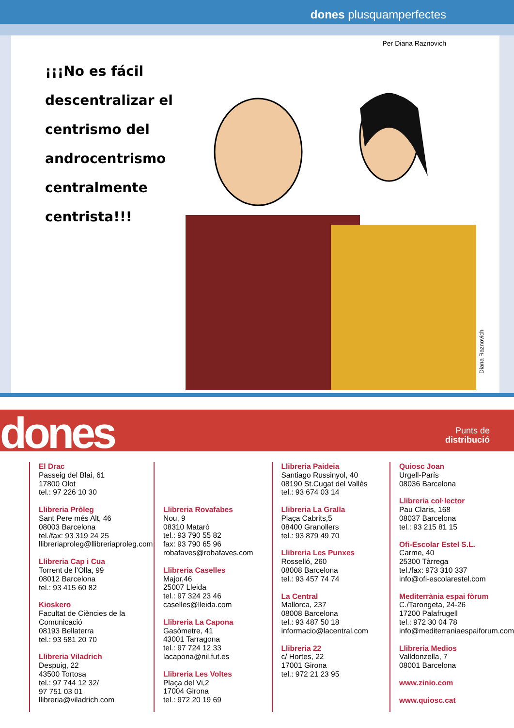dones plusquamperfectes
Per Diana Raznovich
¡¡¡No es fácil descentralizar el centrismo del androcentrismo centralmente centrista!!!
Diana Raznovich
dones
Punts de
distribució
El Drac
Passeig del Blai, 61
17800 Olot
tel.: 97 226 10 30
Llibreria Pròleg
Sant Pere més Alt, 46
08003 Barcelona
tel./fax: 93 319 24 25
llibreriaproleg@llibreriaproleg.com
Llibreria Cap i Cua
Torrent de l’Olla, 99
08012 Barcelona
tel.: 93 415 60 82
Kioskero
Facultat de Ciències de la Comunicació
08193 Bellaterra
tel.: 93 581 20 70
Llibreria Viladrich
Despuig, 22
43500 Tortosa
tel.: 97 744 12 32/
97 751 03 01
llibreria@viladrich.com
Llibreria Rovafabes
Nou, 9
08310 Mataró
tel.: 93 790 55 82
fax: 93 790 65 96
robafaves@robafaves.com
Llibreria Caselles
Major,46
25007 Lleida
tel.: 97 324 23 46
caselles@lleida.com
Llibreria La Capona
Gasòmetre, 41
43001 Tarragona
tel.: 97 724 12 33
lacapona@nil.fut.es
Llibreria Les Voltes
Plaça del Vi,2
17004 Girona
tel.: 972 20 19 69
Llibreria Paideia
Santiago Russinyol, 40
08190 St.Cugat del Vallès
tel.: 93 674 03 14
Llibreria La Gralla
Plaça Cabrits,5
08400 Granollers
tel.: 93 879 49 70
Llibreria Les Punxes
Rosselló, 260
08008 Barcelona
tel.: 93 457 74 74
La Central
Mallorca, 237
08008 Barcelona
tel.: 93 487 50 18
informacio@lacentral.com
Llibreria 22
c/ Hortes, 22
17001 Girona
tel.: 972 21 23 95
Quiosc Joan
Urgell-París
08036 Barcelona
Llibreria col·lector
Pau Claris, 168
08037 Barcelona
tel.: 93 215 81 15
Ofi-Escolar Estel S.L.
Carme, 40
25300 Tàrrega
tel./fax: 973 310 337
info@ofi-escolarestel.com
Mediterrània espai fòrum
C./Tarongeta, 24-26
17200 Palafrugell
tel.: 972 30 04 78
info@mediterraniaespaiforum.com
Llibreria Medios
Valldonzella, 7
08001 Barcelona
www.zinio.com
www.quiosc.cat